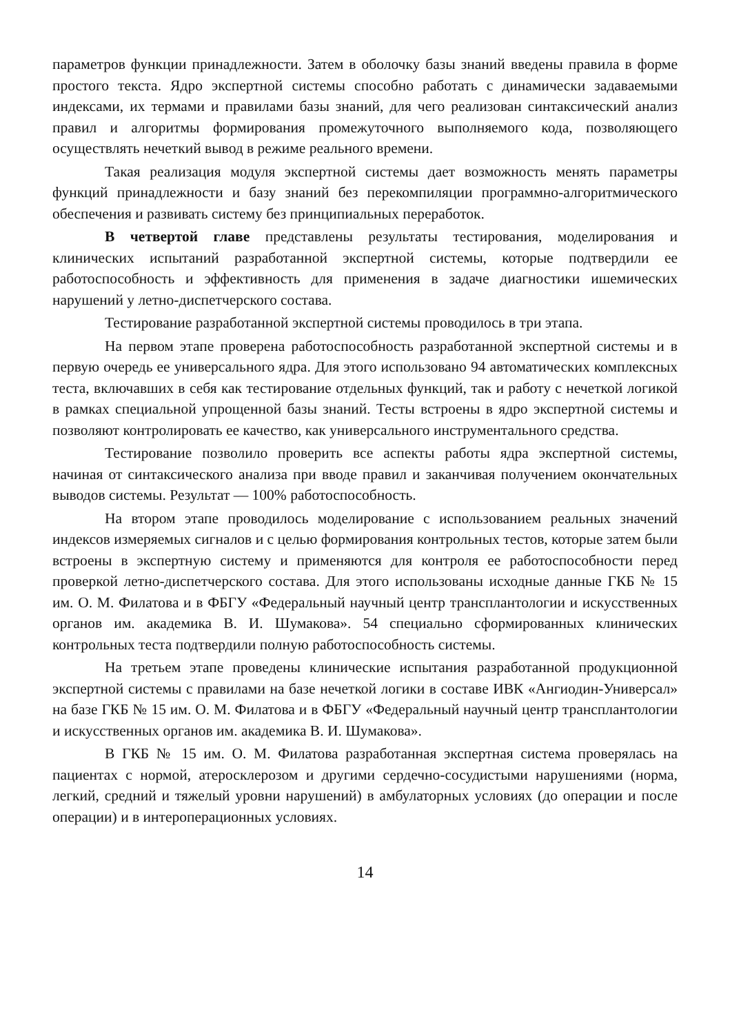параметров функции принадлежности. Затем в оболочку базы знаний введены правила в форме простого текста. Ядро экспертной системы способно работать с динамически задаваемыми индексами, их термами и правилами базы знаний, для чего реализован синтаксический анализ правил и алгоритмы формирования промежуточного выполняемого кода, позволяющего осуществлять нечеткий вывод в режиме реального времени.
Такая реализация модуля экспертной системы дает возможность менять параметры функций принадлежности и базу знаний без перекомпиляции программно-алгоритмического обеспечения и развивать систему без принципиальных переработок.
В четвертой главе представлены результаты тестирования, моделирования и клинических испытаний разработанной экспертной системы, которые подтвердили ее работоспособность и эффективность для применения в задаче диагностики ишемических нарушений у летно-диспетчерского состава.
Тестирование разработанной экспертной системы проводилось в три этапа.
На первом этапе проверена работоспособность разработанной экспертной системы и в первую очередь ее универсального ядра. Для этого использовано 94 автоматических комплексных теста, включавших в себя как тестирование отдельных функций, так и работу с нечеткой логикой в рамках специальной упрощенной базы знаний. Тесты встроены в ядро экспертной системы и позволяют контролировать ее качество, как универсального инструментального средства.
Тестирование позволило проверить все аспекты работы ядра экспертной системы, начиная от синтаксического анализа при вводе правил и заканчивая получением окончательных выводов системы. Результат — 100% работоспособность.
На втором этапе проводилось моделирование с использованием реальных значений индексов измеряемых сигналов и с целью формирования контрольных тестов, которые затем были встроены в экспертную систему и применяются для контроля ее работоспособности перед проверкой летно-диспетчерского состава. Для этого использованы исходные данные ГКБ № 15 им. О. М. Филатова и в ФБГУ «Федеральный научный центр трансплантологии и искусственных органов им. академика В. И. Шумакова». 54 специально сформированных клинических контрольных теста подтвердили полную работоспособность системы.
На третьем этапе проведены клинические испытания разработанной продукционной экспертной системы с правилами на базе нечеткой логики в составе ИВК «Ангиодин-Универсал» на базе ГКБ № 15 им. О. М. Филатова и в ФБГУ «Федеральный научный центр трансплантологии и искусственных органов им. академика В. И. Шумакова».
В ГКБ № 15 им. О. М. Филатова разработанная экспертная система проверялась на пациентах с нормой, атеросклерозом и другими сердечно-сосудистыми нарушениями (норма, легкий, средний и тяжелый уровни нарушений) в амбулаторных условиях (до операции и после операции) и в интероперационных условиях.
14